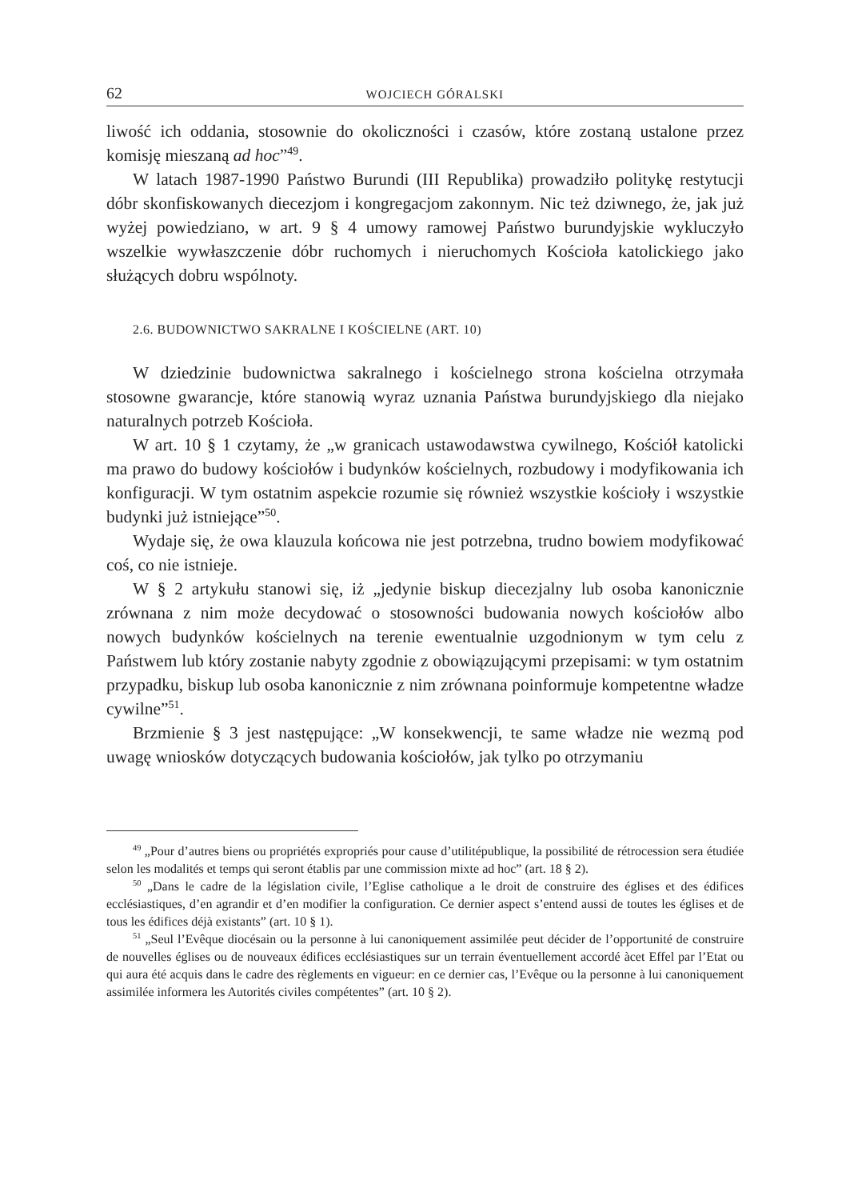62 WOJCIECH GÓRALSKI
liwość ich oddania, stosownie do okoliczności i czasów, które zostaną ustalone przez komisję mieszaną ad hoc”<sup>49</sup>.
W latach 1987-1990 Państwo Burundi (III Republika) prowadziło politykę restytucji dóbr skonfiskowanych diecezjom i kongregacjom zakonnym. Nic też dziwnego, że, jak już wyżej powiedziano, w art. 9 § 4 umowy ramowej Państwo burundyjskie wykluczyło wszelkie wywłaszczenie dóbr ruchomych i nieruchomych Kościoła katolickiego jako służących dobru wspólnoty.
2.6. BUDOWNICTWO SAKRALNE I KOŚCIELNE (ART. 10)
W dziedzinie budownictwa sakralnego i kościelnego strona kościelna otrzymała stosowne gwarancje, które stanowią wyraz uznania Państwa burundyjskiego dla niejako naturalnych potrzeb Kościoła.
W art. 10 § 1 czytamy, że „w granicach ustawodawstwa cywilnego, Kościół katolicki ma prawo do budowy kościołów i budynków kościelnych, rozbudowy i modyfikowania ich konfiguracji. W tym ostatnim aspekcie rozumie się również wszystkie kościoły i wszystkie budynki już istniejące”<sup>50</sup>.
Wydaje się, że owa klauzula końcowa nie jest potrzebna, trudno bowiem modyfikować coś, co nie istnieje.
W § 2 artykułu stanowi się, iż „jedynie biskup diecezjalny lub osoba kanonicznie zrównana z nim może decydować o stosowności budowania nowych kościołów albo nowych budynków kościelnych na terenie ewentualnie uzgodnionym w tym celu z Państwem lub który zostanie nabyty zgodnie z obowiązującymi przepisami: w tym ostatnim przypadku, biskup lub osoba kanonicznie z nim zrównana poinformuje kompetentne władze cywilne”<sup>51</sup>.
Brzmienie § 3 jest następujące: „W konsekwencji, te same władze nie wezmą pod uwagę wniosków dotyczących budowania kościołów, jak tylko po otrzymaniu
<sup>49</sup> „Pour d’autres biens ou propriétés expropriés pour cause d’utilitépublique, la possibilité de rétrocession sera étudiée selon les modalités et temps qui seront établis par une commission mixte ad hoc” (art. 18 § 2).
<sup>50</sup> „Dans le cadre de la législation civile, l’Eglise catholique a le droit de construire des églises et des édifices ecclésiastiques, d’en agrandir et d’en modifier la configuration. Ce dernier aspect s’entend aussi de toutes les églises et de tous les édifices déjà existants” (art. 10 § 1).
<sup>51</sup> „Seul l’Evêque diocésain ou la personne à lui canoniquement assimilée peut décider de l’opportunité de construire de nouvelles églises ou de nouveaux édifices ecclésiastiques sur un terrain éventuellement accordé àcet Effel par l’Etat ou qui aura été acquis dans le cadre des règlements en vigueur: en ce dernier cas, l’Evêque ou la personne à lui canoniquement assimilée informera les Autorités civiles compétentes” (art. 10 § 2).